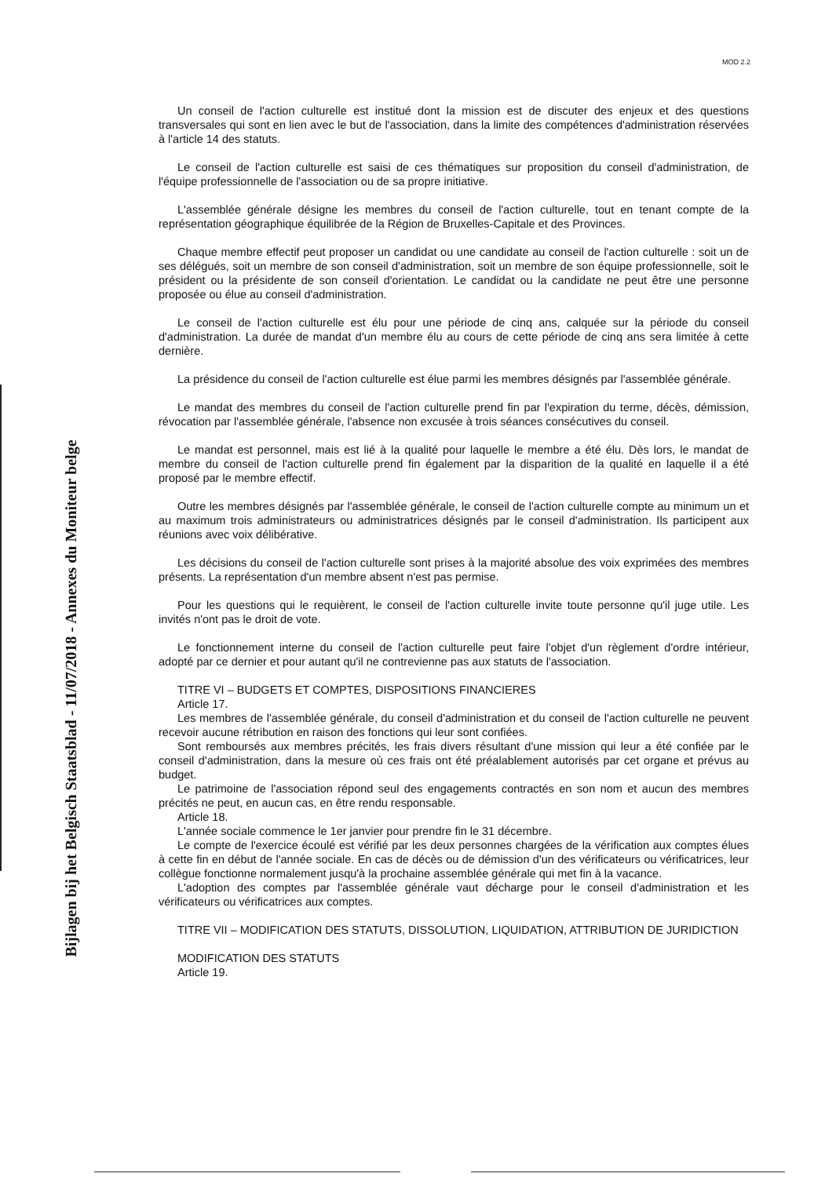Bijlagen bij het Belgisch Staatsblad - 11/07/2018 - Annexes du Moniteur belge
MOD 2.2
Un conseil de l'action culturelle est institué dont la mission est de discuter des enjeux et des questions transversales qui sont en lien avec le but de l'association, dans la limite des compétences d'administration réservées à l'article 14 des statuts.
Le conseil de l'action culturelle est saisi de ces thématiques sur proposition du conseil d'administration, de l'équipe professionnelle de l'association ou de sa propre initiative.
L'assemblée générale désigne les membres du conseil de l'action culturelle, tout en tenant compte de la représentation géographique équilibrée de la Région de Bruxelles-Capitale et des Provinces.
Chaque membre effectif peut proposer un candidat ou une candidate au conseil de l'action culturelle : soit un de ses délégués, soit un membre de son conseil d'administration, soit un membre de son équipe professionnelle, soit le président ou la présidente de son conseil d'orientation. Le candidat ou la candidate ne peut être une personne proposée ou élue au conseil d'administration.
Le conseil de l'action culturelle est élu pour une période de cinq ans, calquée sur la période du conseil d'administration. La durée de mandat d'un membre élu au cours de cette période de cinq ans sera limitée à cette dernière.
La présidence du conseil de l'action culturelle est élue parmi les membres désignés par l'assemblée générale.
Le mandat des membres du conseil de l'action culturelle prend fin par l'expiration du terme, décès, démission, révocation par l'assemblée générale, l'absence non excusée à trois séances consécutives du conseil.
Le mandat est personnel, mais est lié à la qualité pour laquelle le membre a été élu. Dès lors, le mandat de membre du conseil de l'action culturelle prend fin également par la disparition de la qualité en laquelle il a été proposé par le membre effectif.
Outre les membres désignés par l'assemblée générale, le conseil de l'action culturelle compte au minimum un et au maximum trois administrateurs ou administratrices désignés par le conseil d'administration. Ils participent aux réunions avec voix délibérative.
Les décisions du conseil de l'action culturelle sont prises à la majorité absolue des voix exprimées des membres présents. La représentation d'un membre absent n'est pas permise.
Pour les questions qui le requièrent, le conseil de l'action culturelle invite toute personne qu'il juge utile. Les invités n'ont pas le droit de vote.
Le fonctionnement interne du conseil de l'action culturelle peut faire l'objet d'un règlement d'ordre intérieur, adopté par ce dernier et pour autant qu'il ne contrevienne pas aux statuts de l'association.
TITRE VI – BUDGETS ET COMPTES, DISPOSITIONS FINANCIERES
Article 17.
Les membres de l'assemblée générale, du conseil d'administration et du conseil de l'action culturelle ne peuvent recevoir aucune rétribution en raison des fonctions qui leur sont confiées.
Sont remboursés aux membres précités, les frais divers résultant d'une mission qui leur a été confiée par le conseil d'administration, dans la mesure où ces frais ont été préalablement autorisés par cet organe et prévus au budget.
Le patrimoine de l'association répond seul des engagements contractés en son nom et aucun des membres précités ne peut, en aucun cas, en être rendu responsable.
Article 18.
L'année sociale commence le 1er janvier pour prendre fin le 31 décembre.
Le compte de l'exercice écoulé est vérifié par les deux personnes chargées de la vérification aux comptes élues à cette fin en début de l'année sociale. En cas de décès ou de démission d'un des vérificateurs ou vérificatrices, leur collègue fonctionne normalement jusqu'à la prochaine assemblée générale qui met fin à la vacance.
L'adoption des comptes par l'assemblée générale vaut décharge pour le conseil d'administration et les vérificateurs ou vérificatrices aux comptes.
TITRE VII – MODIFICATION DES STATUTS, DISSOLUTION, LIQUIDATION, ATTRIBUTION DE JURIDICTION
MODIFICATION DES STATUTS
Article 19.